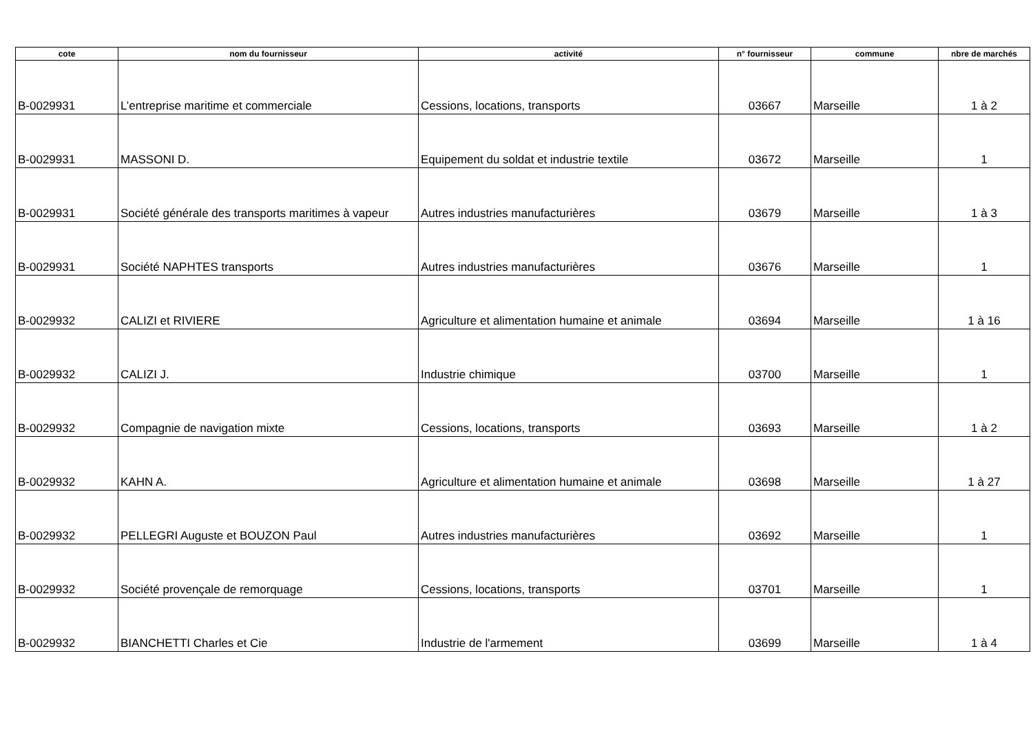| cote | nom du fournisseur | activité | n° fournisseur | commune | nbre de marchés |
| --- | --- | --- | --- | --- | --- |
| B-0029931 | L’entreprise maritime et commerciale | Cessions, locations, transports | 03667 | Marseille | 1 à 2 |
| B-0029931 | MASSONI D. | Equipement du soldat et industrie textile | 03672 | Marseille | 1 |
| B-0029931 | Société générale des transports maritimes à vapeur | Autres industries manufacturières | 03679 | Marseille | 1 à 3 |
| B-0029931 | Société NAPHTES transports | Autres industries manufacturières | 03676 | Marseille | 1 |
| B-0029932 | CALIZI et RIVIERE | Agriculture et alimentation humaine et animale | 03694 | Marseille | 1 à 16 |
| B-0029932 | CALIZI J. | Industrie chimique | 03700 | Marseille | 1 |
| B-0029932 | Compagnie de navigation mixte | Cessions, locations, transports | 03693 | Marseille | 1 à 2 |
| B-0029932 | KAHN A. | Agriculture et alimentation humaine et animale | 03698 | Marseille | 1 à 27 |
| B-0029932 | PELLEGRI Auguste et BOUZON Paul | Autres industries manufacturières | 03692 | Marseille | 1 |
| B-0029932 | Société provençale de remorquage | Cessions, locations, transports | 03701 | Marseille | 1 |
| B-0029932 | BIANCHETTI Charles et Cie | Industrie de l'armement | 03699 | Marseille | 1 à 4 |